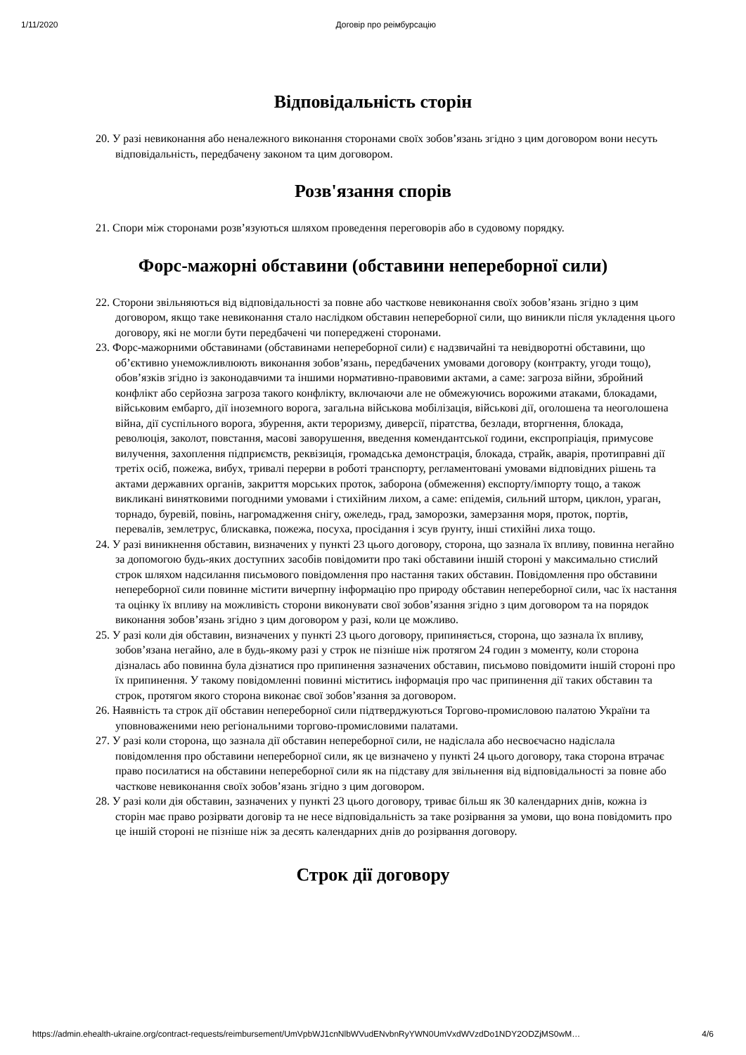1/11/2020 Договір про реімбурсацію
Відповідальність сторін
20. У разі невиконання або неналежного виконання сторонами своїх зобов’язань згідно з цим договором вони несуть відповідальність, передбачену законом та цим договором.
Розв'язання спорів
21. Спори між сторонами розв’язуються шляхом проведення переговорів або в судовому порядку.
Форс-мажорні обставини (обставини непереборної сили)
22. Сторони звільняються від відповідальності за повне або часткове невиконання своїх зобов’язань згідно з цим договором, якщо таке невиконання стало наслідком обставин непереборної сили, що виникли після укладення цього договору, які не могли бути передбачені чи попереджені сторонами.
23. Форс-мажорними обставинами (обставинами непереборної сили) є надзвичайні та невідворотні обставини, що об’єктивно унеможливлюють виконання зобов’язань, передбачених умовами договору (контракту, угоди тощо), обов’язків згідно із законодавчими та іншими нормативно-правовими актами, а саме: загроза війни, збройний конфлікт або серйозна загроза такого конфлікту, включаючи але не обмежуючись ворожими атаками, блокадами, військовим ембарго, дії іноземного ворога, загальна військова мобілізація, військові дії, оголошена та неоголошена війна, дії суспільного ворога, збурення, акти тероризму, диверсії, піратства, безлади, вторгнення, блокада, революція, заколот, повстання, масові заворушення, введення комендантської години, експропріація, примусове вилучення, захоплення підприємств, реквізиція, громадська демонстрація, блокада, страйк, аварія, протиправні дії третіх осіб, пожежа, вибух, тривалі перерви в роботі транспорту, регламентовані умовами відповідних рішень та актами державних органів, закриття морських проток, заборона (обмеження) експорту/імпорту тощо, а також викликані винятковими погодними умовами і стихійним лихом, а саме: епідемія, сильний шторм, циклон, ураган, торнадо, буревій, повінь, нагромадження снігу, ожеледь, град, заморозки, замерзання моря, проток, портів, перевалів, землетрус, блискавка, пожежа, посуха, просідання і зсув ґрунту, інші стихійні лиха тощо.
24. У разі виникнення обставин, визначених у пункті 23 цього договору, сторона, що зазнала їх впливу, повинна негайно за допомогою будь-яких доступних засобів повідомити про такі обставини іншій стороні у максимально стислий строк шляхом надсилання письмового повідомлення про настання таких обставин. Повідомлення про обставини непереборної сили повинне містити вичерпну інформацію про природу обставин непереборної сили, час їх настання та оцінку їх впливу на можливість сторони виконувати свої зобов’язання згідно з цим договором та на порядок виконання зобов’язань згідно з цим договором у разі, коли це можливо.
25. У разі коли дія обставин, визначених у пункті 23 цього договору, припиняється, сторона, що зазнала їх впливу, зобов’язана негайно, але в будь-якому разі у строк не пізніше ніж протягом 24 годин з моменту, коли сторона дізналась або повинна була дізнатися про припинення зазначених обставин, письмово повідомити іншій стороні про їх припинення. У такому повідомленні повинні міститись інформація про час припинення дії таких обставин та строк, протягом якого сторона виконає свої зобов’язання за договором.
26. Наявність та строк дії обставин непереборної сили підтверджуються Торгово-промисловою палатою України та уповноваженими нею регіональними торгово-промисловими палатами.
27. У разі коли сторона, що зазнала дії обставин непереборної сили, не надіслала або несвоєчасно надіслала повідомлення про обставини непереборної сили, як це визначено у пункті 24 цього договору, така сторона втрачає право посилатися на обставини непереборної сили як на підставу для звільнення від відповідальності за повне або часткове невиконання своїх зобов’язань згідно з цим договором.
28. У разі коли дія обставин, зазначених у пункті 23 цього договору, триває більш як 30 календарних днів, кожна із сторін має право розірвати договір та не несе відповідальність за таке розірвання за умови, що вона повідомить про це іншій стороні не пізніше ніж за десять календарних днів до розірвання договору.
Строк дії договору
https://admin.ehealth-ukraine.org/contract-requests/reimbursement/UmVpbWJ1cnNlbWVudENvbnRyYWN0UmVxdWVzdDo1NDY2ODZjMS0wM… 4/6